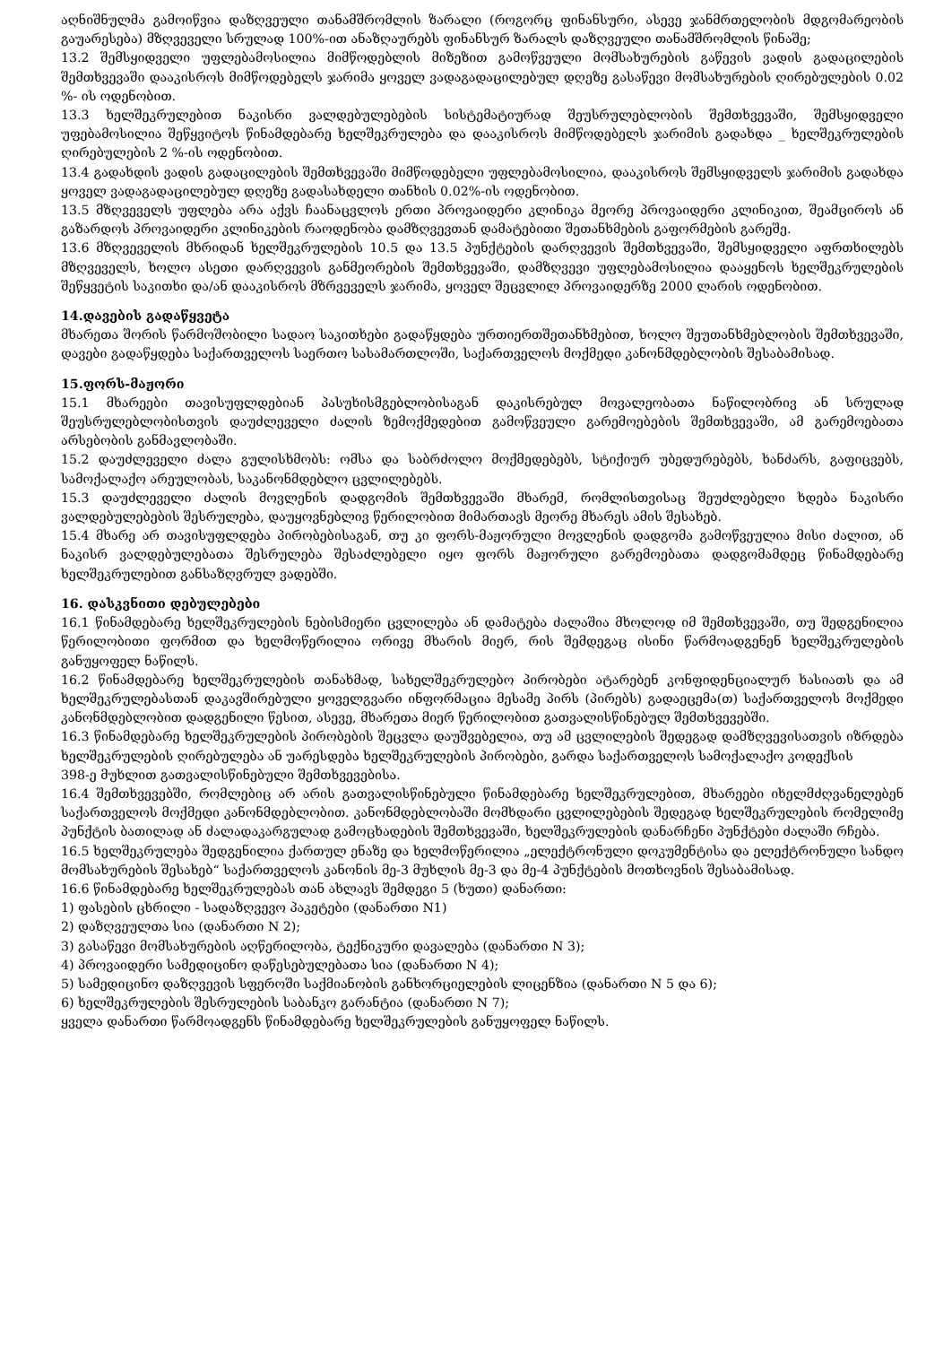აღნიშნულმა გამოიწვია დაზღვეული თანამშრომლის ზარალი (როგორც ფინანსური, ასევე ჯანმრთელობის მდგომარეობის გაუარესება) მზღვეველი სრულად 100%-ით ანაზღაურებს ფინანსურ ზარალს დაზღვეული თანამშრომლის წინაშე;
13.2 შემსყიდველი უფლებამოსილია მიმწოდებლის მიზეზით გამოწვეული მომსახურების გაწევის ვადის გადაცილების შემთხვევაში დააკისროს მიმწოდებელს ჯარიმა ყოველ ვადაგადაცილებულ დღეზე გასაწევი მომსახურების ღირებულების 0.02 %- ის ოდენობით.
13.3 ხელშეკრულებით ნაკისრი ვალდებულებების სისტემატიურად შეუსრულებლობის შემთხვევაში, შემსყიდველი უფებამოსილია შეწყვიტოს წინამდებარე ხელშეკრულება და დააკისროს მიმწოდებელს ჯარიმის გადახდა _ ხელშეკრულების ღირებულების 2 %-ის ოდენობით.
13.4 გადახდის ვადის გადაცილების შემთხვევაში მიმწოდებელი უფლებამოსილია, დააკისროს შემსყიდველს ჯარიმის გადახდა ყოველ ვადაგადაცილებულ დღეზე გადასახდელი თანხის 0.02%-ის ოდენობით.
13.5 მზღვეველს უფლება არა აქვს ჩაანაცვლოს ერთი პროვაიდერი კლინიკა მეორე პროვაიდერი კლინიკით, შეამციროს ან გაზარდოს პროვაიდერი კლინიკების რაოდენობა დამზღვევთან დამატებითი შეთანხმების გაფორმების გარეშე.
13.6 მზღვეველის მხრიდან ხელშეკრულების 10.5 და 13.5 პუნქტების დარღვევის შემთხვევაში, შემსყიდველი აფრთხილებს მზღვეველს, ხოლო ასეთი დარღვევის განმეორების შემთხვევაში, დამზღვევი უფლებამოსილია დააყენოს ხელშეკრულების შეწყვეტის საკითხი და/ან დააკისროს მზრვეველს ჯარიმა, ყოველ შეცვლილ პროვაიდერზე 2000 ლარის ოდენობით.
14.დავების გადაწყვეტა
მხარეთა შორის წარმოშობილი სადაო საკითხები გადაწყდება ურთიერთშეთანხმებით, ხოლო შეუთანხმებლობის შემთხვევაში, დავები გადაწყდება საქართველოს საერთო სასამართლოში, საქართველოს მოქმედი კანონმდებლობის შესაბამისად.
15.ფორს-მაჟორი
15.1 მხარეები თავისუფლდებიან პასუხისმგებლობისაგან დაკისრებულ მოვალეობათა ნაწილობრივ ან სრულად შეუსრულებლობისთვის დაუძლეველი ძალის ზემოქმედებით გამოწვეული გარემოებების შემთხვევაში, ამ გარემოებათა არსებობის განმავლობაში.
15.2 დაუძლეველი ძალა გულისხმობს: ომსა და საბრძოლო მოქმედებებს, სტიქიურ უბედურებებს, ხანძარს, გაფიცვებს, სამოქალაქო არეულობას, საკანონმდებლო ცვლილებებს.
15.3 დაუძლეველი ძალის მოვლენის დადგომის შემთხვევაში მხარემ, რომლისთვისაც შეუძლებელი ხდება ნაკისრი ვალდებულებების შესრულება, დაუყოვნებლივ წერილობით მიმართავს მეორე მხარეს ამის შესახებ.
15.4 მხარე არ თავისუფლდება პირობებისაგან, თუ კი ფორს-მაჟორული მოვლენის დადგომა გამოწვეულია მისი ძალით, ან ნაკისრ ვალდებულებათა შესრულება შესაძლებელი იყო ფორს მაჟორული გარემოებათა დადგომამდეც წინამდებარე ხელშეკრულებით განსაზღვრულ ვადებში.
16. დასკვნითი დებულებები
16.1 წინამდებარე ხელშეკრულების ნებისმიერი ცვლილება ან დამატება ძალაშია მხოლოდ იმ შემთხვევაში, თუ შედგენილია წერილობითი ფორმით და ხელმოწერილია ორივე მხარის მიერ, რის შემდეგაც ისინი წარმოადგენენ ხელშეკრულების განუყოფელ ნაწილს.
16.2 წინამდებარე ხელშეკრულების თანახმად, სახელშეკრულებო პირობები ატარებენ კონფიდენციალურ ხასიათს და ამ ხელშეკრულებასთან დაკავშირებული ყოველგვარი ინფორმაცია მესამე პირს (პირებს) გადაეცემა(თ) საქართველოს მოქმედი კანონმდებლობით დადგენილი წესით, ასევე, მხარეთა მიერ წერილობით გათვალისწინებულ შემთხვევებში.
16.3 წინამდებარე ხელშეკრულების პირობების შეცვლა დაუშვებელია, თუ ამ ცვლილების შედეგად დამზღვევისათვის იზრდება ხელშეკრულების ღირებულება ან უარესდება ხელშეკრულების პირობები, გარდა საქართველოს სამოქალაქო კოდექსის
398-ე მუხლით გათვალისწინებული შემთხვევებისა.
16.4 შემთხვევებში, რომლებიც არ არის გათვალისწინებული წინამდებარე ხელშეკრულებით, მხარეები იხელმძღვანელებენ საქართველოს მოქმედი კანონმდებლობით. კანონმდებლობაში მომხდარი ცვლილებების შედეგად ხელშეკრულების რომელიმე პუნქტის ბათილად ან ძალადაკარგულად გამოცხადების შემთხვევაში, ხელშეკრულების დანარჩენი პუნქტები ძალაში რჩება.
16.5 ხელშეკრულება შედგენილია ქართულ ენაზე და ხელმოწერილია „ელექტრონული დოკუმენტისა და ელექტრონული სანდო მომსახურების შესახებ“ საქართველოს კანონის მე-3 მუხლის მე-3 და მე-4 პუნქტების მოთხოვნის შესაბამისად.
16.6 წინამდებარე ხელშეკრულებას თან ახლავს შემდეგი 5 (ხუთი) დანართი:
1) ფასების ცხრილი - სადაზღვევო პაკეტები (დანართი N1)
2) დაზღვეულთა სია (დანართი N 2);
3) გასაწევი მომსახურების აღწერილობა, ტექნიკური დავალება (დანართი N 3);
4) პროვაიდერი სამედიცინო დაწესებულებათა სია (დანართი N 4);
5) სამედიცინო დაზღვევის სფეროში საქმიანობის განხორციელების ლიცენზია (დანართი N 5 და 6);
6) ხელშეკრულების შესრულების საბანკო გარანტია (დანართი N 7);
ყველა დანართი წარმოადგენს წინამდებარე ხელშეკრულების განუყოფელ ნაწილს.